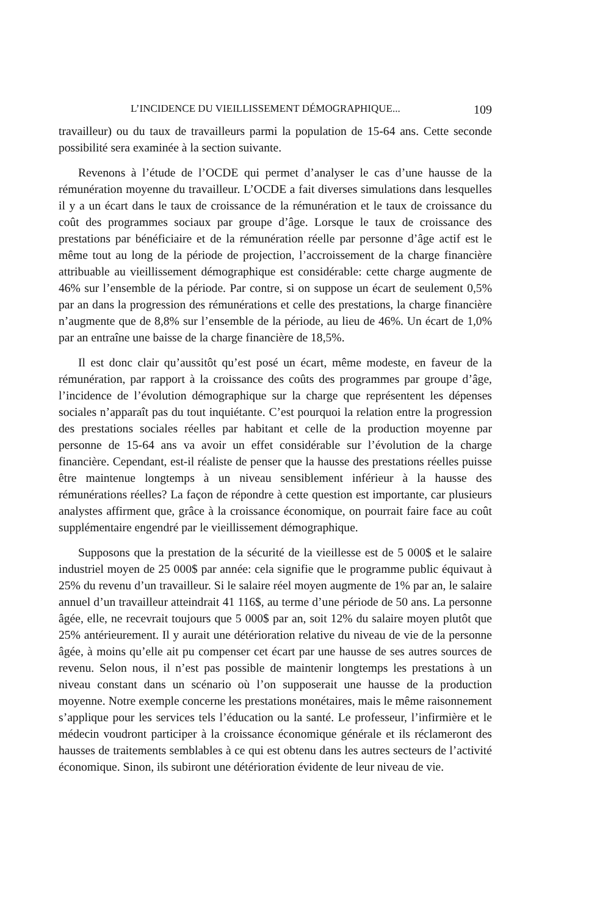L’INCIDENCE DU VIEILLISSEMENT DÉMOGRAPHIQUE... 109
travailleur) ou du taux de travailleurs parmi la population de 15-64 ans. Cette seconde possibilité sera examinée à la section suivante.
Revenons à l’étude de l’OCDE qui permet d’analyser le cas d’une hausse de la rémunération moyenne du travailleur. L’OCDE a fait diverses simulations dans lesquelles il y a un écart dans le taux de croissance de la rémunération et le taux de croissance du coût des programmes sociaux par groupe d’âge. Lorsque le taux de croissance des prestations par bénéficiaire et de la rémunération réelle par personne d’âge actif est le même tout au long de la période de projection, l’accroissement de la charge financière attribuable au vieillissement démographique est considérable: cette charge augmente de 46% sur l’ensemble de la période. Par contre, si on suppose un écart de seulement 0,5% par an dans la progression des rémunérations et celle des prestations, la charge financière n’augmente que de 8,8% sur l’ensemble de la période, au lieu de 46%. Un écart de 1,0% par an entraîne une baisse de la charge financière de 18,5%.
Il est donc clair qu’aussitôt qu’est posé un écart, même modeste, en faveur de la rémunération, par rapport à la croissance des coûts des programmes par groupe d’âge, l’incidence de l’évolution démographique sur la charge que représentent les dépenses sociales n’apparaît pas du tout inquiétante. C’est pourquoi la relation entre la progression des prestations sociales réelles par habitant et celle de la production moyenne par personne de 15-64 ans va avoir un effet considérable sur l’évolution de la charge financière. Cependant, est-il réaliste de penser que la hausse des prestations réelles puisse être maintenue longtemps à un niveau sensiblement inférieur à la hausse des rémunérations réelles? La façon de répondre à cette question est importante, car plusieurs analystes affirment que, grâce à la croissance économique, on pourrait faire face au coût supplémentaire engendré par le vieillissement démographique.
Supposons que la prestation de la sécurité de la vieillesse est de 5 000$ et le salaire industriel moyen de 25 000$ par année: cela signifie que le programme public équivaut à 25% du revenu d’un travailleur. Si le salaire réel moyen augmente de 1% par an, le salaire annuel d’un travailleur atteindrait 41 116$, au terme d’une période de 50 ans. La personne âgée, elle, ne recevrait toujours que 5 000$ par an, soit 12% du salaire moyen plutôt que 25% antérieurement. Il y aurait une détérioration relative du niveau de vie de la personne âgée, à moins qu’elle ait pu compenser cet écart par une hausse de ses autres sources de revenu. Selon nous, il n’est pas possible de maintenir longtemps les prestations à un niveau constant dans un scénario où l’on supposerait une hausse de la production moyenne. Notre exemple concerne les prestations monétaires, mais le même raisonnement s’applique pour les services tels l’éducation ou la santé. Le professeur, l’infirmière et le médecin voudront participer à la croissance économique générale et ils réclameront des hausses de traitements semblables à ce qui est obtenu dans les autres secteurs de l’activité économique. Sinon, ils subiront une détérioration évidente de leur niveau de vie.